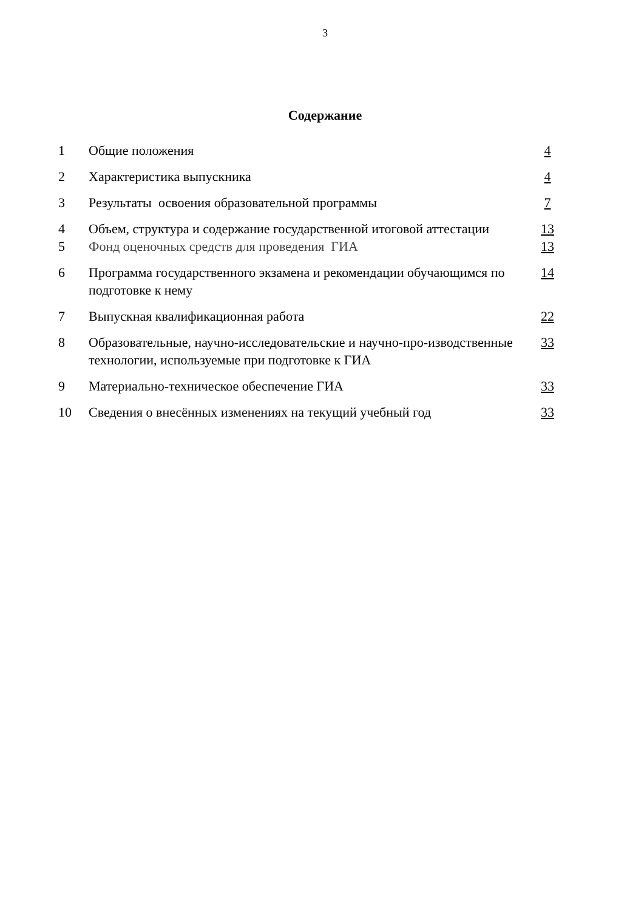3
Содержание
| 1 | Общие положения | 4 |
| 2 | Характеристика выпускника | 4 |
| 3 | Результаты освоения образовательной программы | 7 |
| 4 | Объем, структура и содержание государственной итоговой аттестации | 13 |
| 5 | Фонд оценочных средств для проведения ГИА | 13 |
| 6 | Программа государственного экзамена и рекомендации обучающимся по подготовке к нему | 14 |
| 7 | Выпускная квалификационная работа | 22 |
| 8 | Образовательные, научно-исследовательские и научно-про-изводственные технологии, используемые при подготовке к ГИА | 33 |
| 9 | Материально-техническое обеспечение ГИА | 33 |
| 10 | Сведения о внесённых изменениях на текущий учебный год | 33 |